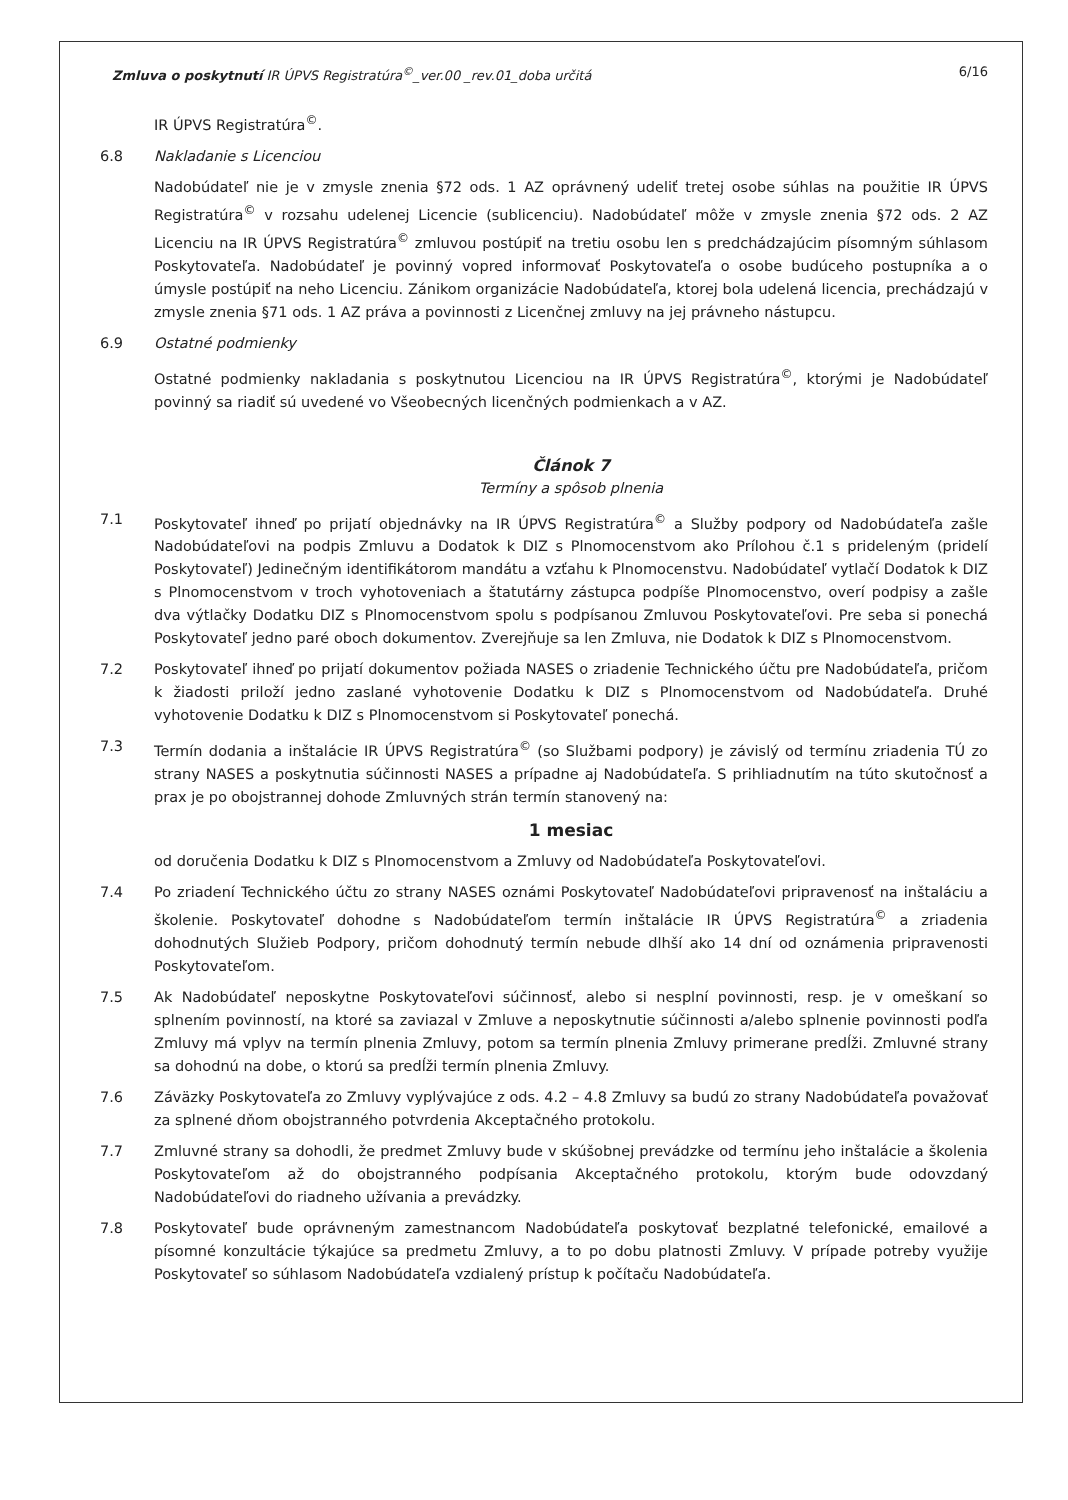Zmluva o poskytnutí IR ÚPVS Registratúra<sup>©</sup>_ver.00 _rev.01_doba určitá 6/16
IR ÚPVS Registratúra<sup>©</sup>.
6.8 Nakladanie s Licenciou
Nadobúdateľ nie je v zmysle znenia §72 ods. 1 AZ oprávnený udeliť tretej osobe súhlas na použitie IR ÚPVS Registratúra<sup>©</sup> v rozsahu udelenej Licencie (sublicenciu). Nadobúdateľ môže v zmysle znenia §72 ods. 2 AZ Licenciu na IR ÚPVS Registratúra<sup>©</sup> zmluvou postúpiť na tretiu osobu len s predchádzajúcim písomným súhlasom Poskytovateľa. Nadobúdateľ je povinný vopred informovať Poskytovateľa o osobe budúceho postupníka a o úmysle postúpiť na neho Licenciu. Zánikom organizácie Nadobúdateľa, ktorej bola udelená licencia, prechádzajú v zmysle znenia §71 ods. 1 AZ práva a povinnosti z Licenčnej zmluvy na jej právneho nástupcu.
6.9 Ostatné podmienky
Ostatné podmienky nakladania s poskytnutou Licenciou na IR ÚPVS Registratúra<sup>©</sup>, ktorými je Nadobúdateľ povinný sa riadiť sú uvedené vo Všeobecných licenčných podmienkach a v AZ.
Článok 7
Termíny a spôsob plnenia
7.1 Poskytovateľ ihneď po prijatí objednávky na IR ÚPVS Registratúra<sup>©</sup> a Služby podpory od Nadobúdateľa zašle Nadobúdateľovi na podpis Zmluvu a Dodatok k DIZ s Plnomocenstvom ako Prílohou č.1 s prideleným (pridelí Poskytovateľ) Jedinečným identifikátorom mandátu a vzťahu k Plnomocenstvu. Nadobúdateľ vytlačí Dodatok k DIZ s Plnomocenstvom v troch vyhotoveniach a štatutárny zástupca podpíše Plnomocenstvo, overí podpisy a zašle dva výtlačky Dodatku DIZ s Plnomocenstvom spolu s podpísanou Zmluvou Poskytovateľovi. Pre seba si ponechá Poskytovateľ jedno paré oboch dokumentov. Zverejňuje sa len Zmluva, nie Dodatok k DIZ s Plnomocenstvom.
7.2 Poskytovateľ ihneď po prijatí dokumentov požiada NASES o zriadenie Technického účtu pre Nadobúdateľa, pričom k žiadosti priloží jedno zaslané vyhotovenie Dodatku k DIZ s Plnomocenstvom od Nadobúdateľa. Druhé vyhotovenie Dodatku k DIZ s Plnomocenstvom si Poskytovateľ ponechá.
7.3 Termín dodania a inštalácie IR ÚPVS Registratúra<sup>©</sup> (so Službami podpory) je závislý od termínu zriadenia TÚ zo strany NASES a poskytnutia súčinnosti NASES a prípadne aj Nadobúdateľa. S prihliadnutím na túto skutočnosť a prax je po obojstrannej dohode Zmluvných strán termín stanovený na:
1 mesiac
od doručenia Dodatku k DIZ s Plnomocenstvom a Zmluvy od Nadobúdateľa Poskytovateľovi.
7.4 Po zriadení Technického účtu zo strany NASES oznámi Poskytovateľ Nadobúdateľovi pripravenosť na inštaláciu a školenie. Poskytovateľ dohodne s Nadobúdateľom termín inštalácie IR ÚPVS Registratúra<sup>©</sup> a zriadenia dohodnutých Služieb Podpory, pričom dohodnutý termín nebude dlhší ako 14 dní od oznámenia pripravenosti Poskytovateľom.
7.5 Ak Nadobúdateľ neposkytne Poskytovateľovi súčinnosť, alebo si nesplní povinnosti, resp. je v omeškaní so splnením povinností, na ktoré sa zaviazal v Zmluve a neposkytnutie súčinnosti a/alebo splnenie povinnosti podľa Zmluvy má vplyv na termín plnenia Zmluvy, potom sa termín plnenia Zmluvy primerane predĺži. Zmluvné strany sa dohodnú na dobe, o ktorú sa predĺži termín plnenia Zmluvy.
7.6 Záväzky Poskytovateľa zo Zmluvy vyplývajúce z ods. 4.2 – 4.8 Zmluvy sa budú zo strany Nadobúdateľa považovať za splnené dňom obojstranného potvrdenia Akceptačného protokolu.
7.7 Zmluvné strany sa dohodli, že predmet Zmluvy bude v skúšobnej prevádzke od termínu jeho inštalácie a školenia Poskytovateľom až do obojstranného podpísania Akceptačného protokolu, ktorým bude odovzdaný Nadobúdateľovi do riadneho užívania a prevádzky.
7.8 Poskytovateľ bude oprávneným zamestnancom Nadobúdateľa poskytovať bezplatné telefonické, emailové a písomné konzultácie týkajúce sa predmetu Zmluvy, a to po dobu platnosti Zmluvy. V prípade potreby využije Poskytovateľ so súhlasom Nadobúdateľa vzdialený prístup k počítaču Nadobúdateľa.